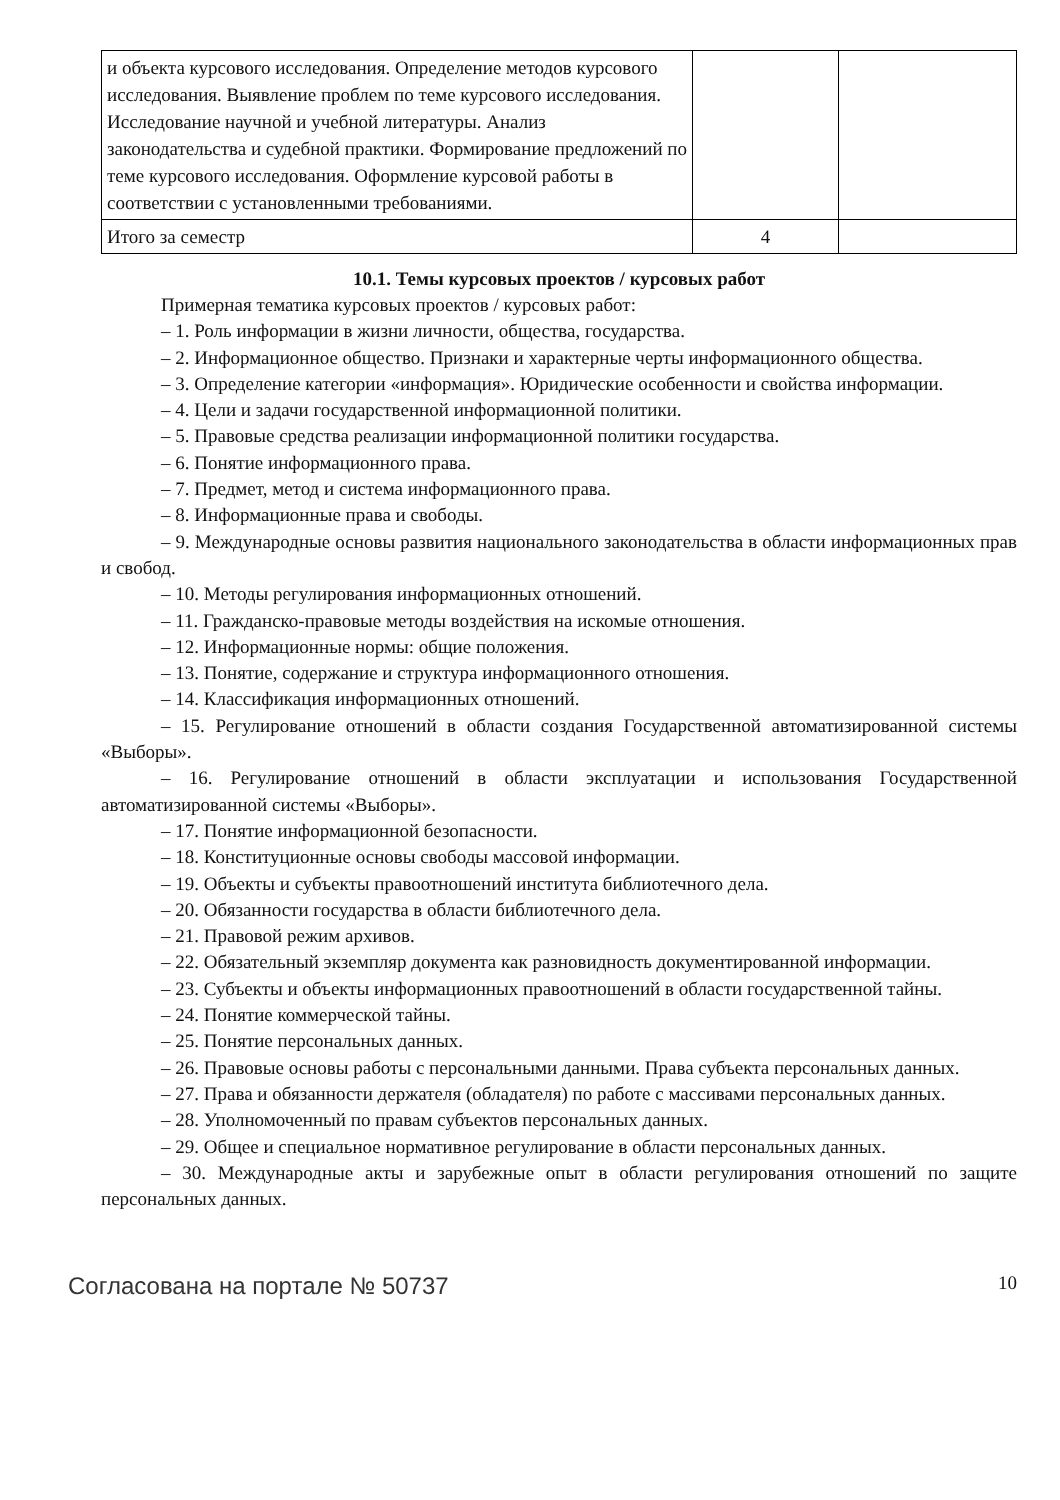| и объекта курсового исследования. Определение методов курсового исследования. Выявление проблем по теме курсового исследования. Исследование научной и учебной литературы. Анализ законодательства и судебной практики. Формирование предложений по теме курсового исследования. Оформление курсовой работы в соответствии с установленными требованиями. | | |
| Итого за семестр | 4 | |
10.1. Темы курсовых проектов / курсовых работ
Примерная тематика курсовых проектов / курсовых работ:
– 1. Роль информации в жизни личности, общества, государства.
– 2. Информационное общество. Признаки и характерные черты информационного общества.
– 3. Определение категории «информация». Юридические особенности и свойства информации.
– 4. Цели и задачи государственной информационной политики.
– 5. Правовые средства реализации информационной политики государства.
– 6. Понятие информационного права.
– 7. Предмет, метод и система информационного права.
– 8. Информационные права и свободы.
– 9. Международные основы развития национального законодательства в области информационных прав и свобод.
– 10. Методы регулирования информационных отношений.
– 11. Гражданско-правовые методы воздействия на искомые отношения.
– 12. Информационные нормы: общие положения.
– 13. Понятие, содержание и структура информационного отношения.
– 14. Классификация информационных отношений.
– 15. Регулирование отношений в области создания Государственной автоматизированной системы «Выборы».
– 16. Регулирование отношений в области эксплуатации и использования Государственной автоматизированной системы «Выборы».
– 17. Понятие информационной безопасности.
– 18. Конституционные основы свободы массовой информации.
– 19. Объекты и субъекты правоотношений института библиотечного дела.
– 20. Обязанности государства в области библиотечного дела.
– 21. Правовой режим архивов.
– 22. Обязательный экземпляр документа как разновидность документированной информации.
– 23. Субъекты и объекты информационных правоотношений в области государственной тайны.
– 24. Понятие коммерческой тайны.
– 25. Понятие персональных данных.
– 26. Правовые основы работы с персональными данными. Права субъекта персональных данных.
– 27. Права и обязанности держателя (обладателя) по работе с массивами персональных данных.
– 28. Уполномоченный по правам субъектов персональных данных.
– 29. Общее и специальное нормативное регулирование в области персональных данных.
– 30. Международные акты и зарубежные опыт в области регулирования отношений по защите персональных данных.
Согласована на портале № 50737 10